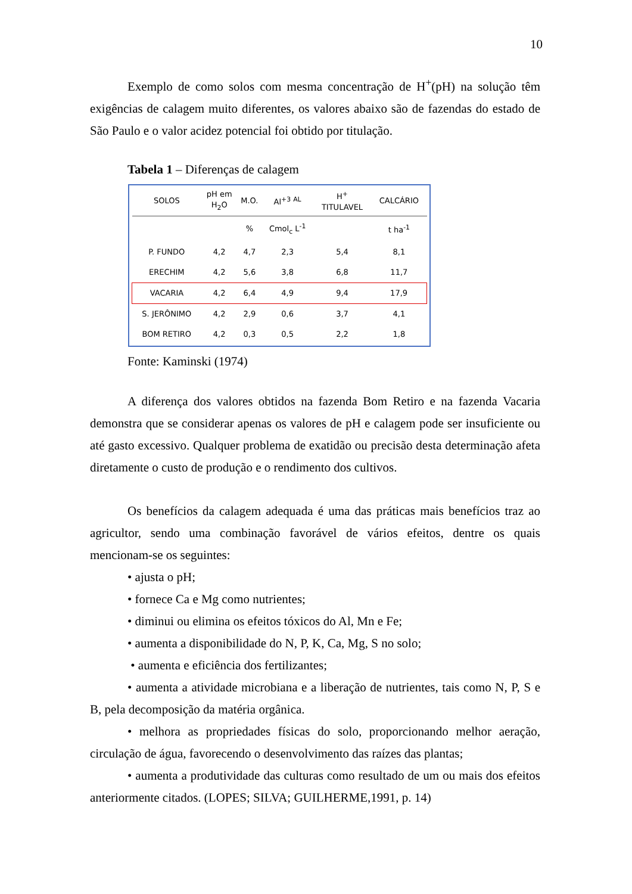10
Exemplo de como solos com mesma concentração de H<sup>+</sup>(pH) na solução têm exigências de calagem muito diferentes, os valores abaixo são de fazendas do estado de São Paulo e o valor acidez potencial foi obtido por titulação.
Tabela 1 – Diferenças de calagem
| SOLOS | pH em H<sub>2</sub>O | M.O. | Al<sup>+3</sup> <sup>AL</sup> | H<sup>+</sup> TITULAVEL | CALCÁRIO |
| --- | --- | --- | --- | --- | --- |
| | | % | Cmol<sub>c</sub> L<sup>-1</sup> | | t ha<sup>-1</sup> |
| P. FUNDO | 4,2 | 4,7 | 2,3 | 5,4 | 8,1 |
| ERECHIM | 4,2 | 5,6 | 3,8 | 6,8 | 11,7 |
| VACARIA | 4,2 | 6,4 | 4,9 | 9,4 | 17,9 |
| S. JERÔNIMO | 4,2 | 2,9 | 0,6 | 3,7 | 4,1 |
| BOM RETIRO | 4,2 | 0,3 | 0,5 | 2,2 | 1,8 |
Fonte: Kaminski (1974)
A diferença dos valores obtidos na fazenda Bom Retiro e na fazenda Vacaria demonstra que se considerar apenas os valores de pH e calagem pode ser insuficiente ou até gasto excessivo. Qualquer problema de exatidão ou precisão desta determinação afeta diretamente o custo de produção e o rendimento dos cultivos.
Os benefícios da calagem adequada é uma das práticas mais benefícios traz ao agricultor, sendo uma combinação favorável de vários efeitos, dentre os quais mencionam-se os seguintes:
• ajusta o pH;
• fornece Ca e Mg como nutrientes;
• diminui ou elimina os efeitos tóxicos do Al, Mn e Fe;
• aumenta a disponibilidade do N, P, K, Ca, Mg, S no solo;
• aumenta e eficiência dos fertilizantes;
• aumenta a atividade microbiana e a liberação de nutrientes, tais como N, P, S e B, pela decomposição da matéria orgânica.
• melhora as propriedades físicas do solo, proporcionando melhor aeração, circulação de água, favorecendo o desenvolvimento das raízes das plantas;
• aumenta a produtividade das culturas como resultado de um ou mais dos efeitos anteriormente citados. (LOPES; SILVA; GUILHERME,1991, p. 14)